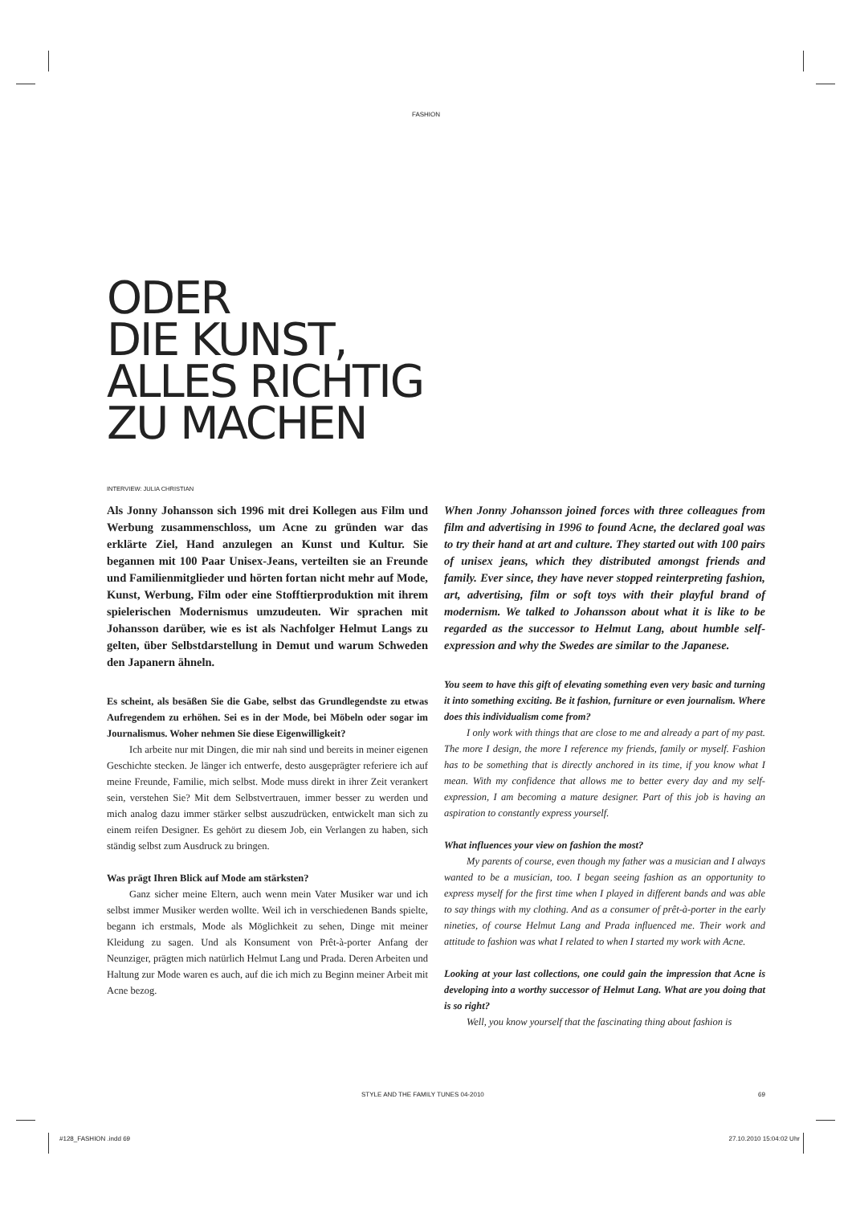FASHION
ODER
DIE KUNST,
ALLES RICHTIG
ZU MACHEN
INTERVIEW: JULIA CHRISTIAN
Als Jonny Johansson sich 1996 mit drei Kollegen aus Film und Werbung zusammenschloss, um Acne zu gründen war das erklärte Ziel, Hand anzulegen an Kunst und Kultur. Sie begannen mit 100 Paar Unisex-Jeans, verteilten sie an Freunde und Familienmitglieder und hörten fortan nicht mehr auf Mode, Kunst, Werbung, Film oder eine Stofftierproduktion mit ihrem spielerischen Modernismus umzudeuten. Wir sprachen mit Johansson darüber, wie es ist als Nachfolger Helmut Langs zu gelten, über Selbstdarstellung in Demut und warum Schweden den Japanern ähneln.
Es scheint, als besäßen Sie die Gabe, selbst das Grundlegendste zu etwas Aufregendem zu erhöhen. Sei es in der Mode, bei Möbeln oder sogar im Journalismus. Woher nehmen Sie diese Eigenwilligkeit?
Ich arbeite nur mit Dingen, die mir nah sind und bereits in meiner eigenen Geschichte stecken. Je länger ich entwerfe, desto ausgeprägter referiere ich auf meine Freunde, Familie, mich selbst. Mode muss direkt in ihrer Zeit verankert sein, verstehen Sie? Mit dem Selbstvertrauen, immer besser zu werden und mich analog dazu immer stärker selbst auszudrücken, entwickelt man sich zu einem reifen Designer. Es gehört zu diesem Job, ein Verlangen zu haben, sich ständig selbst zum Ausdruck zu bringen.
Was prägt Ihren Blick auf Mode am stärksten?
Ganz sicher meine Eltern, auch wenn mein Vater Musiker war und ich selbst immer Musiker werden wollte. Weil ich in verschiedenen Bands spielte, begann ich erstmals, Mode als Möglichkeit zu sehen, Dinge mit meiner Kleidung zu sagen. Und als Konsument von Prêt-à-porter Anfang der Neunziger, prägten mich natürlich Helmut Lang und Prada. Deren Arbeiten und Haltung zur Mode waren es auch, auf die ich mich zu Beginn meiner Arbeit mit Acne bezog.
When Jonny Johansson joined forces with three colleagues from film and advertising in 1996 to found Acne, the declared goal was to try their hand at art and culture. They started out with 100 pairs of unisex jeans, which they distributed amongst friends and family. Ever since, they have never stopped reinterpreting fashion, art, advertising, film or soft toys with their playful brand of modernism. We talked to Johansson about what it is like to be regarded as the successor to Helmut Lang, about humble self-expression and why the Swedes are similar to the Japanese.
You seem to have this gift of elevating something even very basic and turning it into something exciting. Be it fashion, furniture or even journalism. Where does this individualism come from?
I only work with things that are close to me and already a part of my past. The more I design, the more I reference my friends, family or myself. Fashion has to be something that is directly anchored in its time, if you know what I mean. With my confidence that allows me to better every day and my self-expression, I am becoming a mature designer. Part of this job is having an aspiration to constantly express yourself.
What influences your view on fashion the most?
My parents of course, even though my father was a musician and I always wanted to be a musician, too. I began seeing fashion as an opportunity to express myself for the first time when I played in different bands and was able to say things with my clothing. And as a consumer of prêt-à-porter in the early nineties, of course Helmut Lang and Prada influenced me. Their work and attitude to fashion was what I related to when I started my work with Acne.
Looking at your last collections, one could gain the impression that Acne is developing into a worthy successor of Helmut Lang. What are you doing that is so right?
Well, you know yourself that the fascinating thing about fashion is
STYLE AND THE FAMILY TUNES 04-2010 69
#128_FASHION .indd 69 27.10.2010 15:04:02 Uhr